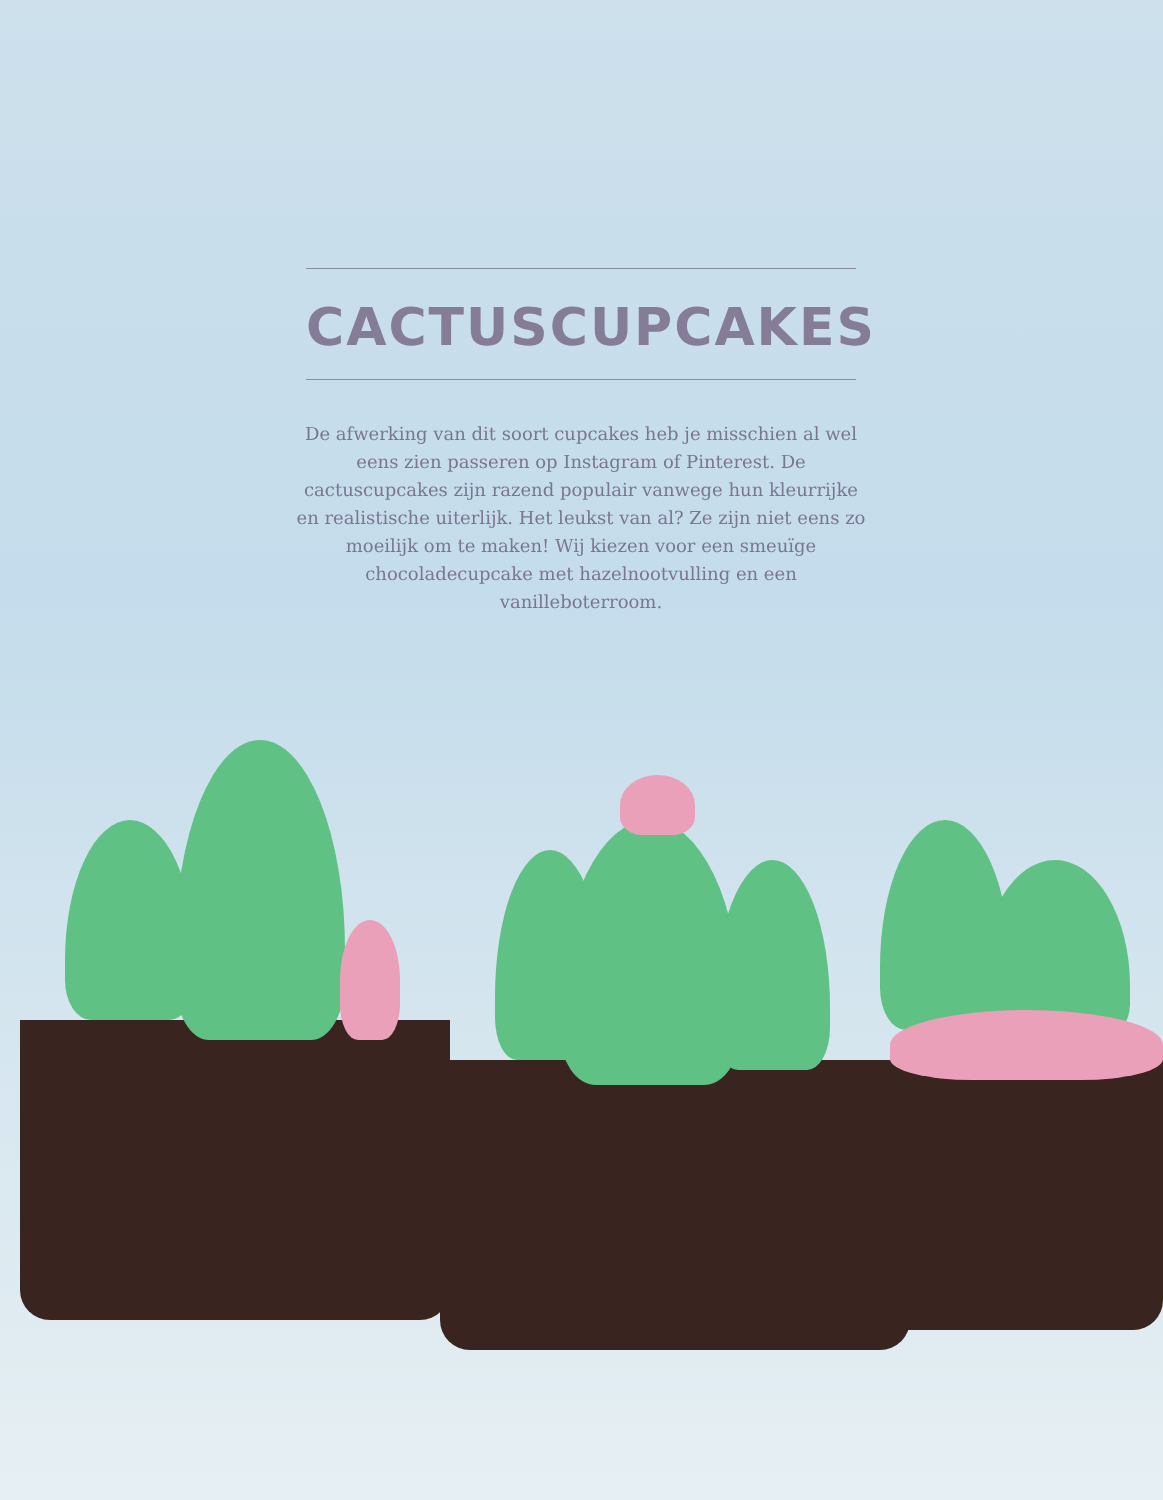CACTUSCUPCAKES
De afwerking van dit soort cupcakes heb je misschien al wel eens zien passeren op Instagram of Pinterest. De cactuscupcakes zijn razend populair vanwege hun kleurrijke en realistische uiterlijk. Het leukst van al? Ze zijn niet eens zo moeilijk om te maken! Wij kiezen voor een smeuïge chocoladecupcake met hazelnootvulling en een vanilleboterroom.